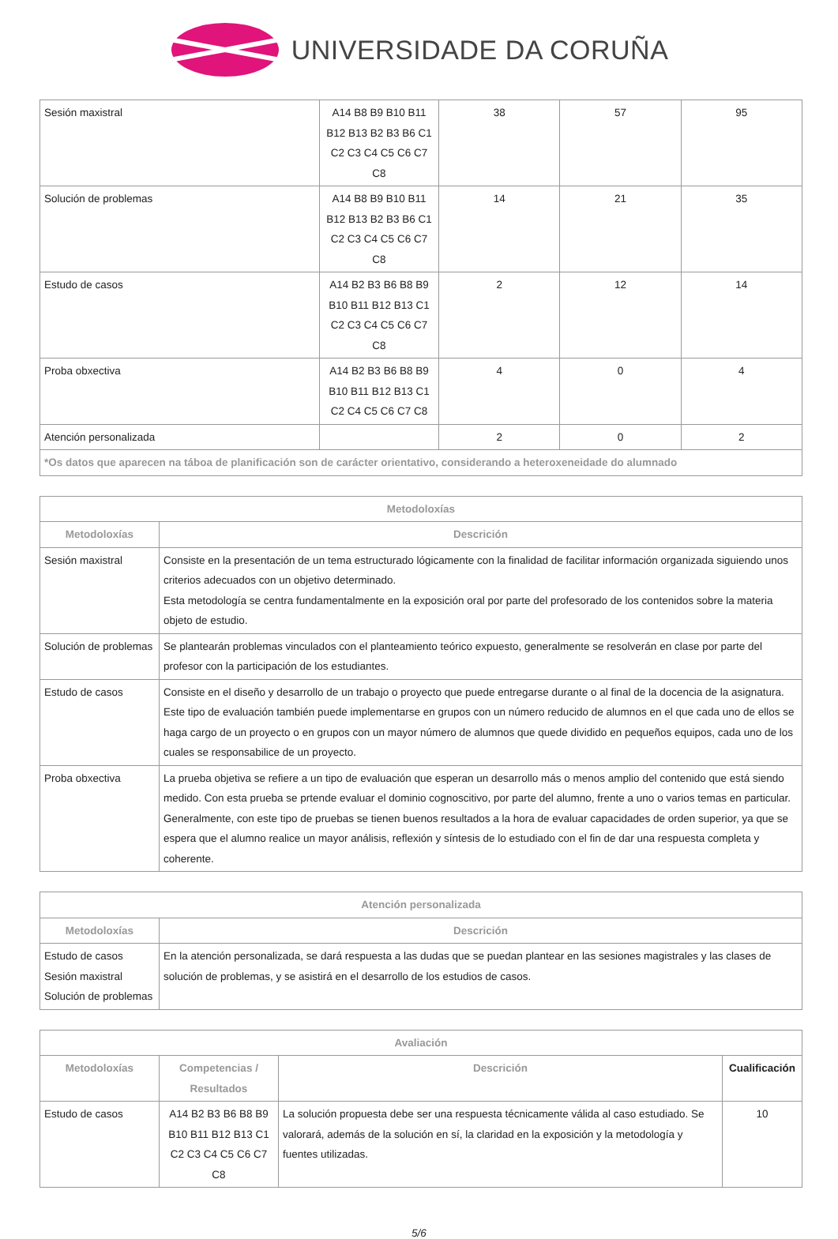UNIVERSIDADE DA CORUÑA
| Sesión maxistral | A14 B8 B9 B10 B11 B12 B13 B2 B3 B6 C1 C2 C3 C4 C5 C6 C7 C8 | 38 | 57 | 95 |
| Solución de problemas | A14 B8 B9 B10 B11 B12 B13 B2 B3 B6 C1 C2 C3 C4 C5 C6 C7 C8 | 14 | 21 | 35 |
| Estudo de casos | A14 B2 B3 B6 B8 B9 B10 B11 B12 B13 C1 C2 C3 C4 C5 C6 C7 C8 | 2 | 12 | 14 |
| Proba obxectiva | A14 B2 B3 B6 B8 B9 B10 B11 B12 B13 C1 C2 C4 C5 C6 C7 C8 | 4 | 0 | 4 |
| Atención personalizada | | 2 | 0 | 2 |
| *Os datos que aparecen na táboa de planificación son de carácter orientativo, considerando a heteroxeneidade do alumnado | | | | |
| Metodoloxías | |
| --- | --- |
| Metodoloxías | Descrición |
| Sesión maxistral | Consiste en la presentación de un tema estructurado lógicamente con la finalidad de facilitar información organizada siguiendo unos criterios adecuados con un objetivo determinado. Esta metodología se centra fundamentalmente en la exposición oral por parte del profesorado de los contenidos sobre la materia objeto de estudio. |
| Solución de problemas | Se plantearán problemas vinculados con el planteamiento teórico expuesto, generalmente se resolverán en clase por parte del profesor con la participación de los estudiantes. |
| Estudo de casos | Consiste en el diseño y desarrollo de un trabajo o proyecto que puede entregarse durante o al final de la docencia de la asignatura. Este tipo de evaluación también puede implementarse en grupos con un número reducido de alumnos en el que cada uno de ellos se haga cargo de un proyecto o en grupos con un mayor número de alumnos que quede dividido en pequeños equipos, cada uno de los cuales se responsabilice de un proyecto. |
| Proba obxectiva | La prueba objetiva se refiere a un tipo de evaluación que esperan un desarrollo más o menos amplio del contenido que está siendo medido. Con esta prueba se prtende evaluar el dominio cognoscitivo, por parte del alumno, frente a uno o varios temas en particular. Generalmente, con este tipo de pruebas se tienen buenos resultados a la hora de evaluar capacidades de orden superior, ya que se espera que el alumno realice un mayor análisis, reflexión y síntesis de lo estudiado con el fin de dar una respuesta completa y coherente. |
| Atención personalizada | |
| --- | --- |
| Metodoloxías | Descrición |
| Estudo de casos Sesión maxistral Solución de problemas | En la atención personalizada, se dará respuesta a las dudas que se puedan plantear en las sesiones magistrales y las clases de solución de problemas, y se asistirá en el desarrollo de los estudios de casos. |
| Avaliación | | | |
| --- | --- | --- | --- |
| Metodoloxías | Competencias / Resultados | Descrición | Cualificación |
| Estudo de casos | A14 B2 B3 B6 B8 B9 B10 B11 B12 B13 C1 C2 C3 C4 C5 C6 C7 C8 | La solución propuesta debe ser una respuesta técnicamente válida al caso estudiado. Se valorará, además de la solución en sí, la claridad en la exposición y la metodología y fuentes utilizadas. | 10 |
5/6